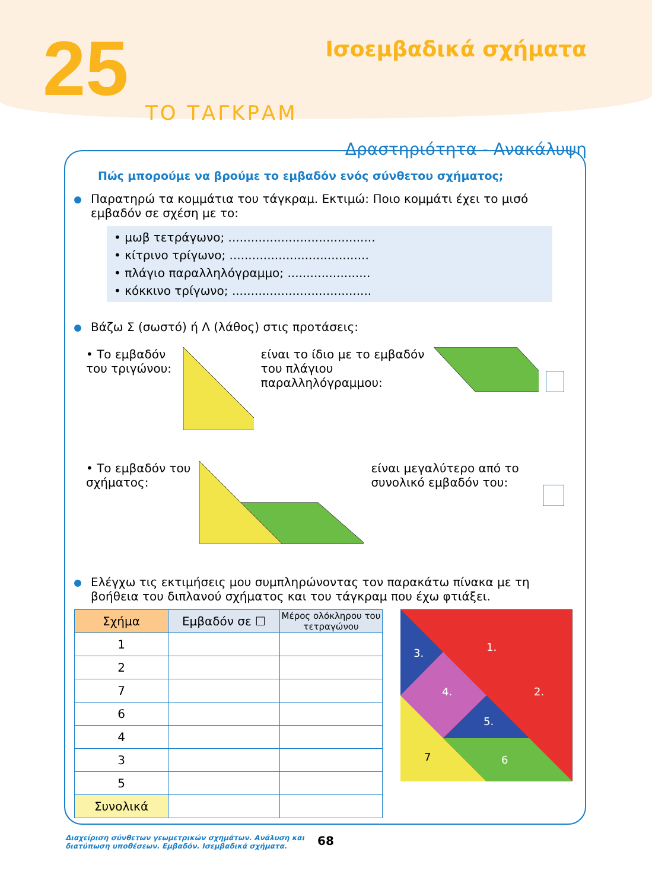25 Ισοεμβαδικά σχήματα
ΤΟ ΤΑΓΚΡΑΜ
Δραστηριότητα - Ανακάλυψη
Πώς μπορούμε να βρούμε το εμβαδόν ενός σύνθετου σχήματος;
Παρατηρώ τα κομμάτια του τάγκραμ. Εκτιμώ: Ποιο κομμάτι έχει το μισό εμβαδόν σε σχέση με το:
• μωβ τετράγωνο; .......................................
• κίτρινο τρίγωνο; .....................................
• πλάγιο παραλληλόγραμμο; ......................
• κόκκινο τρίγωνο; .....................................
Βάζω Σ (σωστό) ή Λ (λάθος) στις προτάσεις:
• Το εμβαδόν του τριγώνου:
είναι το ίδιο με το εμβαδόν του πλάγιου παραλληλόγραμμου:
• Το εμβαδόν του σχήματος:
είναι μεγαλύτερο από το συνολικό εμβαδόν του:
Ελέγχω τις εκτιμήσεις μου συμπληρώνοντας τον παρακάτω πίνακα με τη βοήθεια του διπλανού σχήματος και του τάγκραμ που έχω φτιάξει.
| Σχήμα | Εμβαδόν σε ☐ | Μέρος ολόκληρου του τετραγώνου |
| --- | --- | --- |
| 1 | | |
| 2 | | |
| 7 | | |
| 6 | | |
| 4 | | |
| 3 | | |
| 5 | | |
| Συνολικά | | |
1.
3.
2.
4.
5.
7
6
Διαχείριση σύνθετων γεωμετρικών σχημάτων. Ανάλυση και
διατύπωση υποθέσεων. Εμβαδόν. Ισεμβαδικά σχήματα.
68